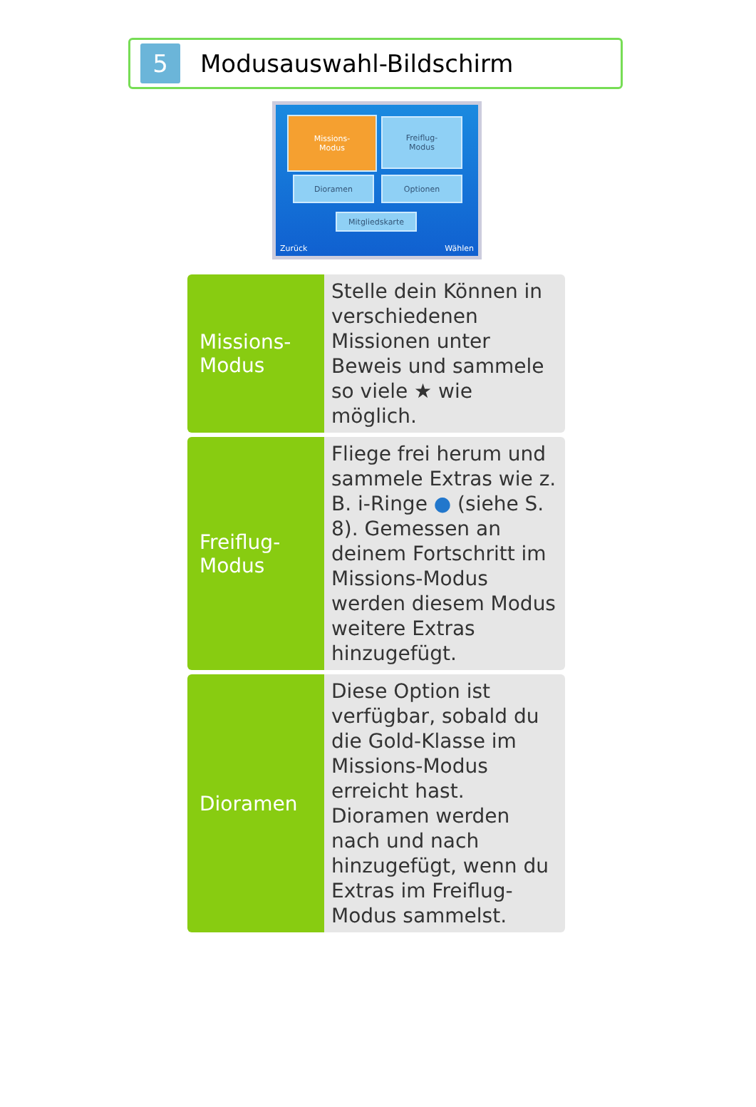5
Modusauswahl-Bildschirm
Missions-
Modus
Freiflug-
Modus
Dioramen Optionen
Mitgliedskarte
Zurück Wählen
| Missions- Modus | Stelle dein Können in verschiedenen Missionen unter Beweis und sammele so viele ★ wie möglich. |
| Freiflug- Modus | Fliege frei herum und sammele Extras wie z. B. i-Ringe ● (siehe S. 8). Gemessen an deinem Fortschritt im Missions-Modus werden diesem Modus weitere Extras hinzugefügt. |
| Dioramen | Diese Option ist verfügbar, sobald du die Gold-Klasse im Missions-Modus erreicht hast. Dioramen werden nach und nach hinzugefügt, wenn du Extras im Freiflug-Modus sammelst. |